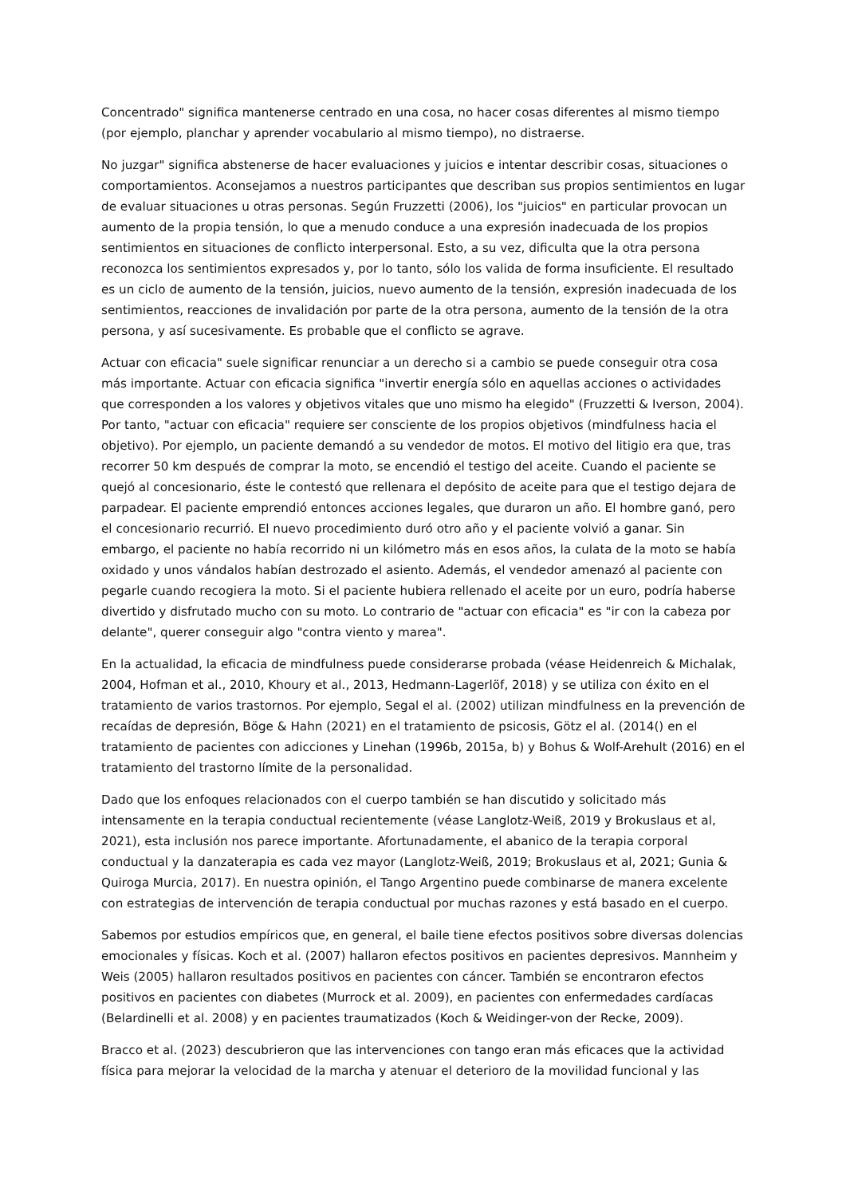Concentrado" significa mantenerse centrado en una cosa, no hacer cosas diferentes al mismo tiempo (por ejemplo, planchar y aprender vocabulario al mismo tiempo), no distraerse.
No juzgar" significa abstenerse de hacer evaluaciones y juicios e intentar describir cosas, situaciones o comportamientos. Aconsejamos a nuestros participantes que describan sus propios sentimientos en lugar de evaluar situaciones u otras personas. Según Fruzzetti (2006), los "juicios" en particular provocan un aumento de la propia tensión, lo que a menudo conduce a una expresión inadecuada de los propios sentimientos en situaciones de conflicto interpersonal. Esto, a su vez, dificulta que la otra persona reconozca los sentimientos expresados y, por lo tanto, sólo los valida de forma insuficiente. El resultado es un ciclo de aumento de la tensión, juicios, nuevo aumento de la tensión, expresión inadecuada de los sentimientos, reacciones de invalidación por parte de la otra persona, aumento de la tensión de la otra persona, y así sucesivamente. Es probable que el conflicto se agrave.
Actuar con eficacia" suele significar renunciar a un derecho si a cambio se puede conseguir otra cosa más importante. Actuar con eficacia significa "invertir energía sólo en aquellas acciones o actividades que corresponden a los valores y objetivos vitales que uno mismo ha elegido" (Fruzzetti & Iverson, 2004). Por tanto, "actuar con eficacia" requiere ser consciente de los propios objetivos (mindfulness hacia el objetivo). Por ejemplo, un paciente demandó a su vendedor de motos. El motivo del litigio era que, tras recorrer 50 km después de comprar la moto, se encendió el testigo del aceite. Cuando el paciente se quejó al concesionario, éste le contestó que rellenara el depósito de aceite para que el testigo dejara de parpadear. El paciente emprendió entonces acciones legales, que duraron un año. El hombre ganó, pero el concesionario recurrió. El nuevo procedimiento duró otro año y el paciente volvió a ganar. Sin embargo, el paciente no había recorrido ni un kilómetro más en esos años, la culata de la moto se había oxidado y unos vándalos habían destrozado el asiento. Además, el vendedor amenazó al paciente con pegarle cuando recogiera la moto. Si el paciente hubiera rellenado el aceite por un euro, podría haberse divertido y disfrutado mucho con su moto. Lo contrario de "actuar con eficacia" es "ir con la cabeza por delante", querer conseguir algo "contra viento y marea".
En la actualidad, la eficacia de mindfulness puede considerarse probada (véase Heidenreich & Michalak, 2004, Hofman et al., 2010, Khoury et al., 2013, Hedmann-Lagerlöf, 2018) y se utiliza con éxito en el tratamiento de varios trastornos. Por ejemplo, Segal el al. (2002) utilizan mindfulness en la prevención de recaídas de depresión, Böge & Hahn (2021) en el tratamiento de psicosis, Götz el al. (2014() en el tratamiento de pacientes con adicciones y Linehan (1996b, 2015a, b) y Bohus & Wolf-Arehult (2016) en el tratamiento del trastorno límite de la personalidad.
Dado que los enfoques relacionados con el cuerpo también se han discutido y solicitado más intensamente en la terapia conductual recientemente (véase Langlotz-Weiß, 2019 y Brokuslaus et al, 2021), esta inclusión nos parece importante. Afortunadamente, el abanico de la terapia corporal conductual y la danzaterapia es cada vez mayor (Langlotz-Weiß, 2019; Brokuslaus et al, 2021; Gunia & Quiroga Murcia, 2017). En nuestra opinión, el Tango Argentino puede combinarse de manera excelente con estrategias de intervención de terapia conductual por muchas razones y está basado en el cuerpo.
Sabemos por estudios empíricos que, en general, el baile tiene efectos positivos sobre diversas dolencias emocionales y físicas. Koch et al. (2007) hallaron efectos positivos en pacientes depresivos. Mannheim y Weis (2005) hallaron resultados positivos en pacientes con cáncer. También se encontraron efectos positivos en pacientes con diabetes (Murrock et al. 2009), en pacientes con enfermedades cardíacas (Belardinelli et al. 2008) y en pacientes traumatizados (Koch & Weidinger-von der Recke, 2009).
Bracco et al. (2023) descubrieron que las intervenciones con tango eran más eficaces que la actividad física para mejorar la velocidad de la marcha y atenuar el deterioro de la movilidad funcional y las